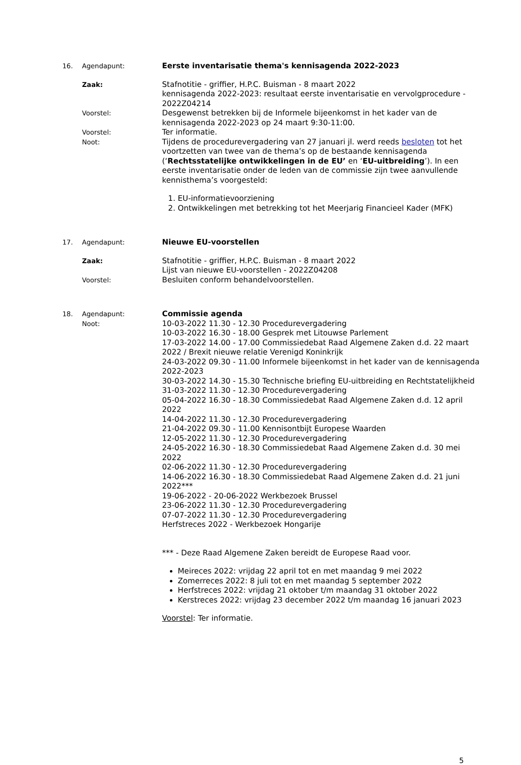16. Agendapunt: Eerste inventarisatie thema's kennisagenda 2022-2023
Zaak: Stafnotitie - griffier, H.P.C. Buisman - 8 maart 2022
kennisagenda 2022-2023: resultaat eerste inventarisatie en vervolgprocedure - 2022Z04214
Voorstel: Desgewenst betrekken bij de Informele bijeenkomst in het kader van de kennisagenda 2022-2023 op 24 maart 9:30-11:00.
Voorstel: Ter informatie.
Noot: Tijdens de procedurevergadering van 27 januari jl. werd reeds besloten tot het voortzetten van twee van de thema’s op de bestaande kennisagenda (‘Rechtsstatelijke ontwikkelingen in de EU’ en ‘EU-uitbreiding’). In een eerste inventarisatie onder de leden van de commissie zijn twee aanvullende kennisthema’s voorgesteld:
1. EU-informatievoorziening
2. Ontwikkelingen met betrekking tot het Meerjarig Financieel Kader (MFK)
17. Agendapunt: Nieuwe EU-voorstellen
Zaak: Stafnotitie - griffier, H.P.C. Buisman - 8 maart 2022
Lijst van nieuwe EU-voorstellen - 2022Z04208
Voorstel: Besluiten conform behandelvoorstellen.
18. Agendapunt: Commissie agenda
Noot: 10-03-2022 11.30 - 12.30 Procedurevergadering
10-03-2022 16.30 - 18.00 Gesprek met Litouwse Parlement
17-03-2022 14.00 - 17.00 Commissiedebat Raad Algemene Zaken d.d. 22 maart 2022 / Brexit nieuwe relatie Verenigd Koninkrijk
24-03-2022 09.30 - 11.00 Informele bijeenkomst in het kader van de kennisagenda 2022-2023
30-03-2022 14.30 - 15.30 Technische briefing EU-uitbreiding en Rechtstatelijkheid
31-03-2022 11.30 - 12.30 Procedurevergadering
05-04-2022 16.30 - 18.30 Commissiedebat Raad Algemene Zaken d.d. 12 april 2022
14-04-2022 11.30 - 12.30 Procedurevergadering
21-04-2022 09.30 - 11.00 Kennisontbijt Europese Waarden
12-05-2022 11.30 - 12.30 Procedurevergadering
24-05-2022 16.30 - 18.30 Commissiedebat Raad Algemene Zaken d.d. 30 mei 2022
02-06-2022 11.30 - 12.30 Procedurevergadering
14-06-2022 16.30 - 18.30 Commissiedebat Raad Algemene Zaken d.d. 21 juni 2022***
19-06-2022 - 20-06-2022 Werkbezoek Brussel
23-06-2022 11.30 - 12.30 Procedurevergadering
07-07-2022 11.30 - 12.30 Procedurevergadering
Herfstreces 2022 - Werkbezoek Hongarije
*** - Deze Raad Algemene Zaken bereidt de Europese Raad voor.
Meireces 2022: vrijdag 22 april tot en met maandag 9 mei 2022
Zomerreces 2022: 8 juli tot en met maandag 5 september 2022
Herfstreces 2022: vrijdag 21 oktober t/m maandag 31 oktober 2022
Kerstreces 2022: vrijdag 23 december 2022 t/m maandag 16 januari 2023
Voorstel: Ter informatie.
5